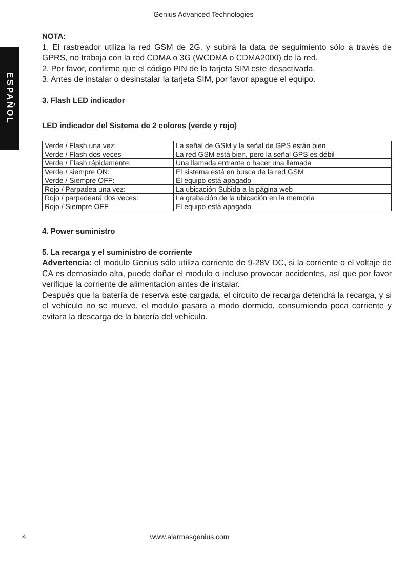Genius Advanced Technologies
ESPAÑOL
NOTA:
1. El rastreador utiliza la red GSM de 2G, y subirá la data de seguimiento sólo a través de GPRS, no trabaja con la red CDMA o 3G (WCDMA o CDMA2000) de la red.
2. Por favor, confirme que el código PIN de la tarjeta SIM este desactivada.
3. Antes de instalar o desinstalar la tarjeta SIM, por favor apague el equipo.
3. Flash LED indicador
LED indicador del Sistema de 2 colores (verde y rojo)
| Verde / Flash una vez: | La señal de GSM y la señal de GPS están bien |
| Verde / Flash dos veces | La red GSM está bien, pero la señal GPS es débil |
| Verde / Flash rápidamente: | Una llamada entrante o hacer una llamada |
| Verde / siempre ON: | El sistema está en busca de la red GSM |
| Verde / Siempre OFF: | El equipo está apagado |
| Rojo / Parpadea una vez: | La ubicación Subida a la página web |
| Rojo / parpadeará dos veces: | La grabación de la ubicación en la memoria |
| Rojo / Siempre OFF | El equipo está apagado |
4. Power suministro
5. La recarga y el suministro de corriente
Advertencia: el modulo Genius sólo utiliza corriente de 9-28V DC, si la corriente o el voltaje de CA es demasiado alta, puede dañar el modulo o incluso provocar accidentes, así que por favor verifique la corriente de alimentación antes de instalar.
Después que la batería de reserva este cargada, el circuito de recarga detendrá la recarga, y si el vehículo no se mueve, el modulo pasara a modo dormido, consumiendo poca corriente y evitara la descarga de la batería del vehículo.
4 www.alarmasgenius.com